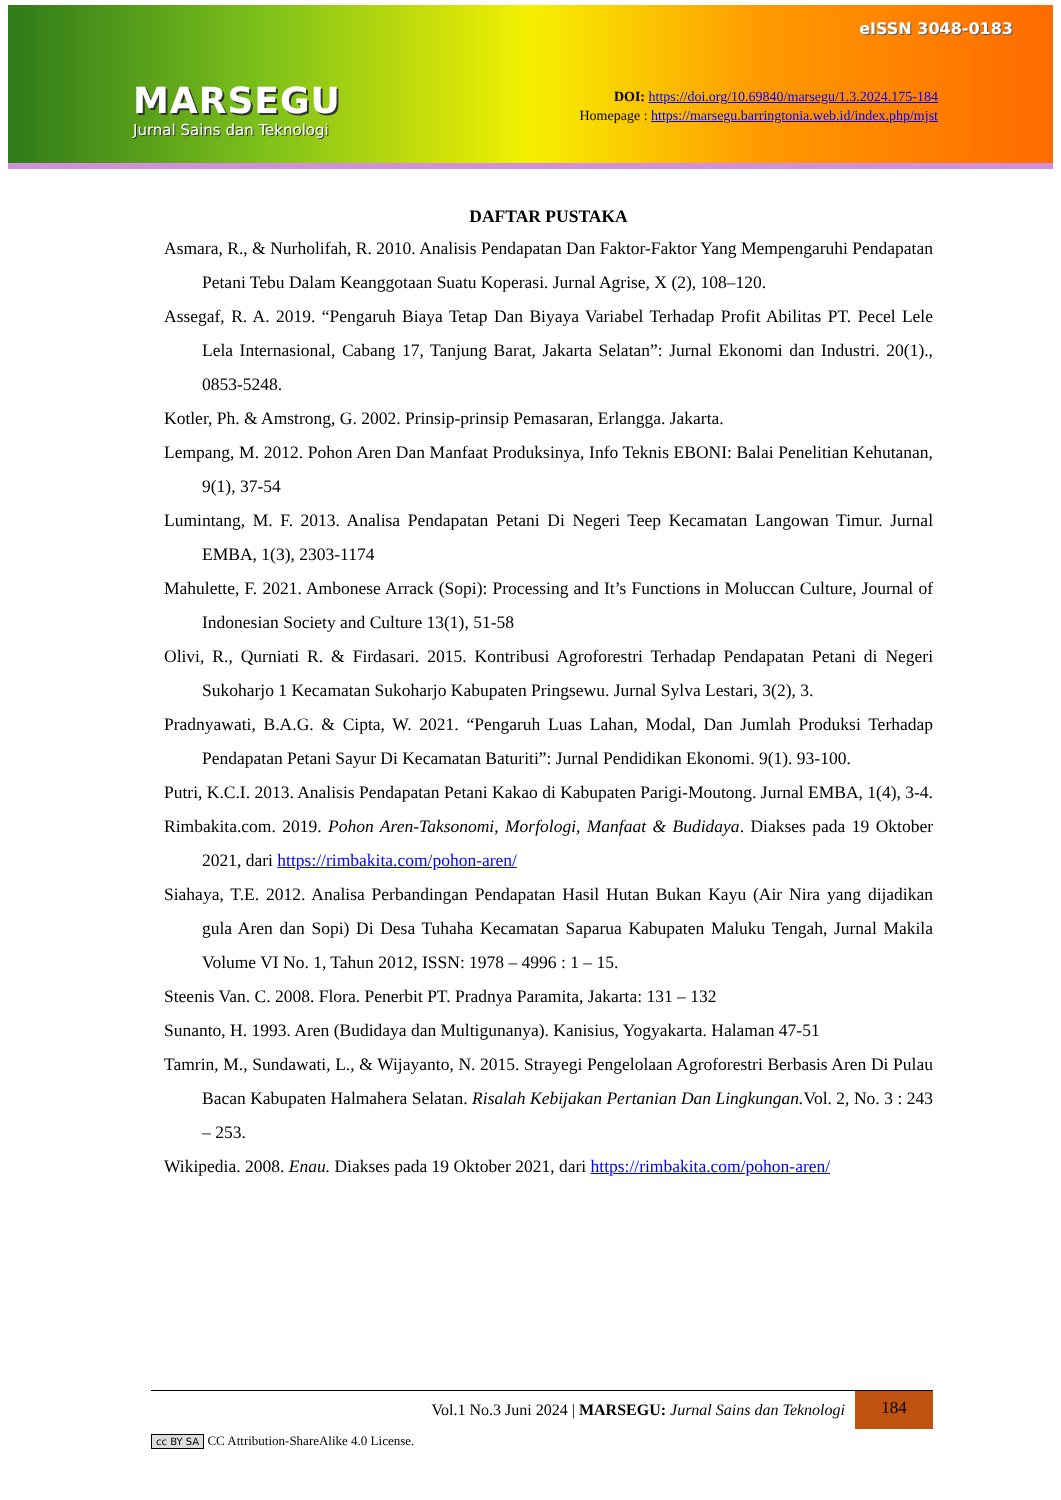MARSEGU
Jurnal Sains dan Teknologi
eISSN 3048-0183
DOI: https://doi.org/10.69840/marsegu/1.3.2024.175-184
Homepage : https://marsegu.barringtonia.web.id/index.php/mjst
DAFTAR PUSTAKA
Asmara, R., & Nurholifah, R. 2010. Analisis Pendapatan Dan Faktor-Faktor Yang Mempengaruhi Pendapatan Petani Tebu Dalam Keanggotaan Suatu Koperasi. Jurnal Agrise, X (2), 108–120.
Assegaf, R. A. 2019. “Pengaruh Biaya Tetap Dan Biyaya Variabel Terhadap Profit Abilitas PT. Pecel Lele Lela Internasional, Cabang 17, Tanjung Barat, Jakarta Selatan”: Jurnal Ekonomi dan Industri. 20(1)., 0853-5248.
Kotler, Ph. & Amstrong, G. 2002. Prinsip-prinsip Pemasaran, Erlangga. Jakarta.
Lempang, M. 2012. Pohon Aren Dan Manfaat Produksinya, Info Teknis EBONI: Balai Penelitian Kehutanan, 9(1), 37-54
Lumintang, M. F. 2013. Analisa Pendapatan Petani Di Negeri Teep Kecamatan Langowan Timur. Jurnal EMBA, 1(3), 2303-1174
Mahulette, F. 2021. Ambonese Arrack (Sopi): Processing and It’s Functions in Moluccan Culture, Journal of Indonesian Society and Culture 13(1), 51-58
Olivi, R., Qurniati R. & Firdasari. 2015. Kontribusi Agroforestri Terhadap Pendapatan Petani di Negeri Sukoharjo 1 Kecamatan Sukoharjo Kabupaten Pringsewu. Jurnal Sylva Lestari, 3(2), 3.
Pradnyawati, B.A.G. & Cipta, W. 2021. “Pengaruh Luas Lahan, Modal, Dan Jumlah Produksi Terhadap Pendapatan Petani Sayur Di Kecamatan Baturiti”: Jurnal Pendidikan Ekonomi. 9(1). 93-100.
Putri, K.C.I. 2013. Analisis Pendapatan Petani Kakao di Kabupaten Parigi-Moutong. Jurnal EMBA, 1(4), 3-4.
Rimbakita.com. 2019. Pohon Aren-Taksonomi, Morfologi, Manfaat & Budidaya. Diakses pada 19 Oktober 2021, dari https://rimbakita.com/pohon-aren/
Siahaya, T.E. 2012. Analisa Perbandingan Pendapatan Hasil Hutan Bukan Kayu (Air Nira yang dijadikan gula Aren dan Sopi) Di Desa Tuhaha Kecamatan Saparua Kabupaten Maluku Tengah, Jurnal Makila Volume VI No. 1, Tahun 2012, ISSN: 1978 – 4996 : 1 – 15.
Steenis Van. C. 2008. Flora. Penerbit PT. Pradnya Paramita, Jakarta: 131 – 132
Sunanto, H. 1993. Aren (Budidaya dan Multigunanya). Kanisius, Yogyakarta. Halaman 47-51
Tamrin, M., Sundawati, L., & Wijayanto, N. 2015. Strayegi Pengelolaan Agroforestri Berbasis Aren Di Pulau Bacan Kabupaten Halmahera Selatan. Risalah Kebijakan Pertanian Dan Lingkungan. Vol. 2, No. 3 : 243 – 253.
Wikipedia. 2008. Enau. Diakses pada 19 Oktober 2021, dari https://rimbakita.com/pohon-aren/
Vol.1 No.3 Juni 2024 | MARSEGU: Jurnal Sains dan Teknologi 184
cc BY SA CC Attribution-ShareAlike 4.0 License.